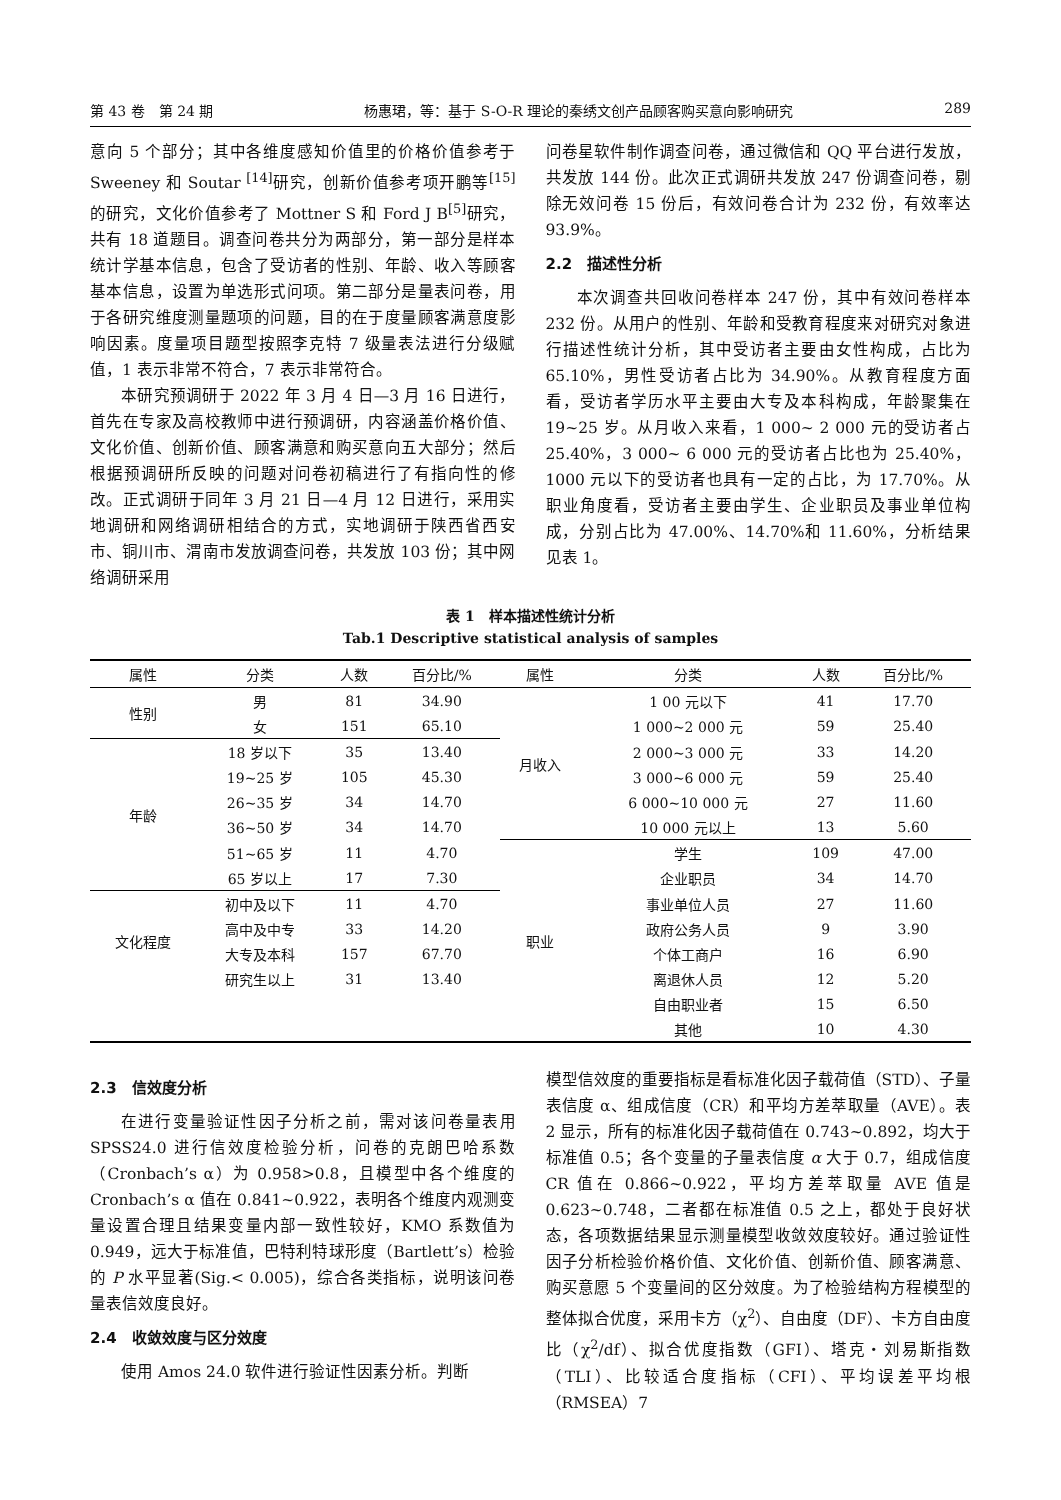第 43 卷　第 24 期 杨惠珺，等：基于 S-O-R 理论的秦绣文创产品顾客购买意向影响研究 289
意向 5 个部分；其中各维度感知价值里的价格价值参考于 Sweeney 和 Soutar <sup>[14]</sup>研究，创新价值参考项开鹏等<sup>[15]</sup>的研究，文化价值参考了 Mottner S 和 Ford J B<sup>[5]</sup>研究，共有 18 道题目。调查问卷共分为两部分，第一部分是样本统计学基本信息，包含了受访者的性别、年龄、收入等顾客基本信息，设置为单选形式问项。第二部分是量表问卷，用于各研究维度测量题项的问题，目的在于度量顾客满意度影响因素。度量项目题型按照李克特 7 级量表法进行分级赋值，1 表示非常不符合，7 表示非常符合。
本研究预调研于 2022 年 3 月 4 日—3 月 16 日进行，首先在专家及高校教师中进行预调研，内容涵盖价格价值、文化价值、创新价值、顾客满意和购买意向五大部分；然后根据预调研所反映的问题对问卷初稿进行了有指向性的修改。正式调研于同年 3 月 21 日—4 月 12 日进行，采用实地调研和网络调研相结合的方式，实地调研于陕西省西安市、铜川市、渭南市发放调查问卷，共发放 103 份；其中网络调研采用
问卷星软件制作调查问卷，通过微信和 QQ 平台进行发放，共发放 144 份。此次正式调研共发放 247 份调查问卷，剔除无效问卷 15 份后，有效问卷合计为 232 份，有效率达 93.9%。
2.2　描述性分析
本次调查共回收问卷样本 247 份，其中有效问卷样本 232 份。从用户的性别、年龄和受教育程度来对研究对象进行描述性统计分析，其中受访者主要由女性构成，占比为 65.10%，男性受访者占比为 34.90%。从教育程度方面看，受访者学历水平主要由大专及本科构成，年龄聚集在 19~25 岁。从月收入来看，1 000~ 2 000 元的受访者占 25.40%，3 000~ 6 000 元的受访者占比也为 25.40%，1000 元以下的受访者也具有一定的占比，为 17.70%。从职业角度看，受访者主要由学生、企业职员及事业单位构成，分别占比为 47.00%、14.70%和 11.60%，分析结果见表 1。
表 1　样本描述性统计分析
Tab.1 Descriptive statistical analysis of samples
| 属性 | 分类 | 人数 | 百分比/% | 属性 | 分类 | 人数 | 百分比/% |
| --- | --- | --- | --- | --- | --- | --- | --- |
| 性别 | 男 | 81 | 34.90 | 月收入 | 1 00 元以下 | 41 | 17.70 |
| | 女 | 151 | 65.10 | | 1 000~2 000 元 | 59 | 25.40 |
| 年龄 | 18 岁以下 | 35 | 13.40 | | 2 000~3 000 元 | 33 | 14.20 |
| | 19~25 岁 | 105 | 45.30 | | 3 000~6 000 元 | 59 | 25.40 |
| | 26~35 岁 | 34 | 14.70 | | 6 000~10 000 元 | 27 | 11.60 |
| | 36~50 岁 | 34 | 14.70 | | 10 000 元以上 | 13 | 5.60 |
| | 51~65 岁 | 11 | 4.70 | 职业 | 学生 | 109 | 47.00 |
| | 65 岁以上 | 17 | 7.30 | | 企业职员 | 34 | 14.70 |
| 文化程度 | 初中及以下 | 11 | 4.70 | | 事业单位人员 | 27 | 11.60 |
| | 高中及中专 | 33 | 14.20 | | 政府公务人员 | 9 | 3.90 |
| | 大专及本科 | 157 | 67.70 | | 个体工商户 | 16 | 6.90 |
| | 研究生以上 | 31 | 13.40 | | 离退休人员 | 12 | 5.20 |
| | | | | | 自由职业者 | 15 | 6.50 |
| | | | | | 其他 | 10 | 4.30 |
2.3　信效度分析
在进行变量验证性因子分析之前，需对该问卷量表用 SPSS24.0 进行信效度检验分析，问卷的克朗巴哈系数（Cronbach’s α）为 0.958>0.8，且模型中各个维度的 Cronbach’s α 值在 0.841~0.922，表明各个维度内观测变量设置合理且结果变量内部一致性较好，KMO 系数值为 0.949，远大于标准值，巴特利特球形度（Bartlett’s）检验的 P 水平显著(Sig.< 0.005)，综合各类指标，说明该问卷量表信效度良好。
2.4　收敛效度与区分效度
使用 Amos 24.0 软件进行验证性因素分析。判断
模型信效度的重要指标是看标准化因子载荷值（STD）、子量表信度 α、组成信度（CR）和平均方差萃取量（AVE）。表 2 显示，所有的标准化因子载荷值在 0.743~0.892，均大于标准值 0.5；各个变量的子量表信度 α 大于 0.7，组成信度 CR 值在 0.866~0.922，平均方差萃取量 AVE 值是 0.623~0.748，二者都在标准值 0.5 之上，都处于良好状态，各项数据结果显示测量模型收敛效度较好。通过验证性因子分析检验价格价值、文化价值、创新价值、顾客满意、购买意愿 5 个变量间的区分效度。为了检验结构方程模型的整体拟合优度，采用卡方（χ<sup>2</sup>）、自由度（DF）、卡方自由度比（χ<sup>2</sup>/df）、拟合优度指数（GFI）、塔克・刘易斯指数（TLI）、比较适合度指标（CFI）、平均误差平均根（RMSEA）7